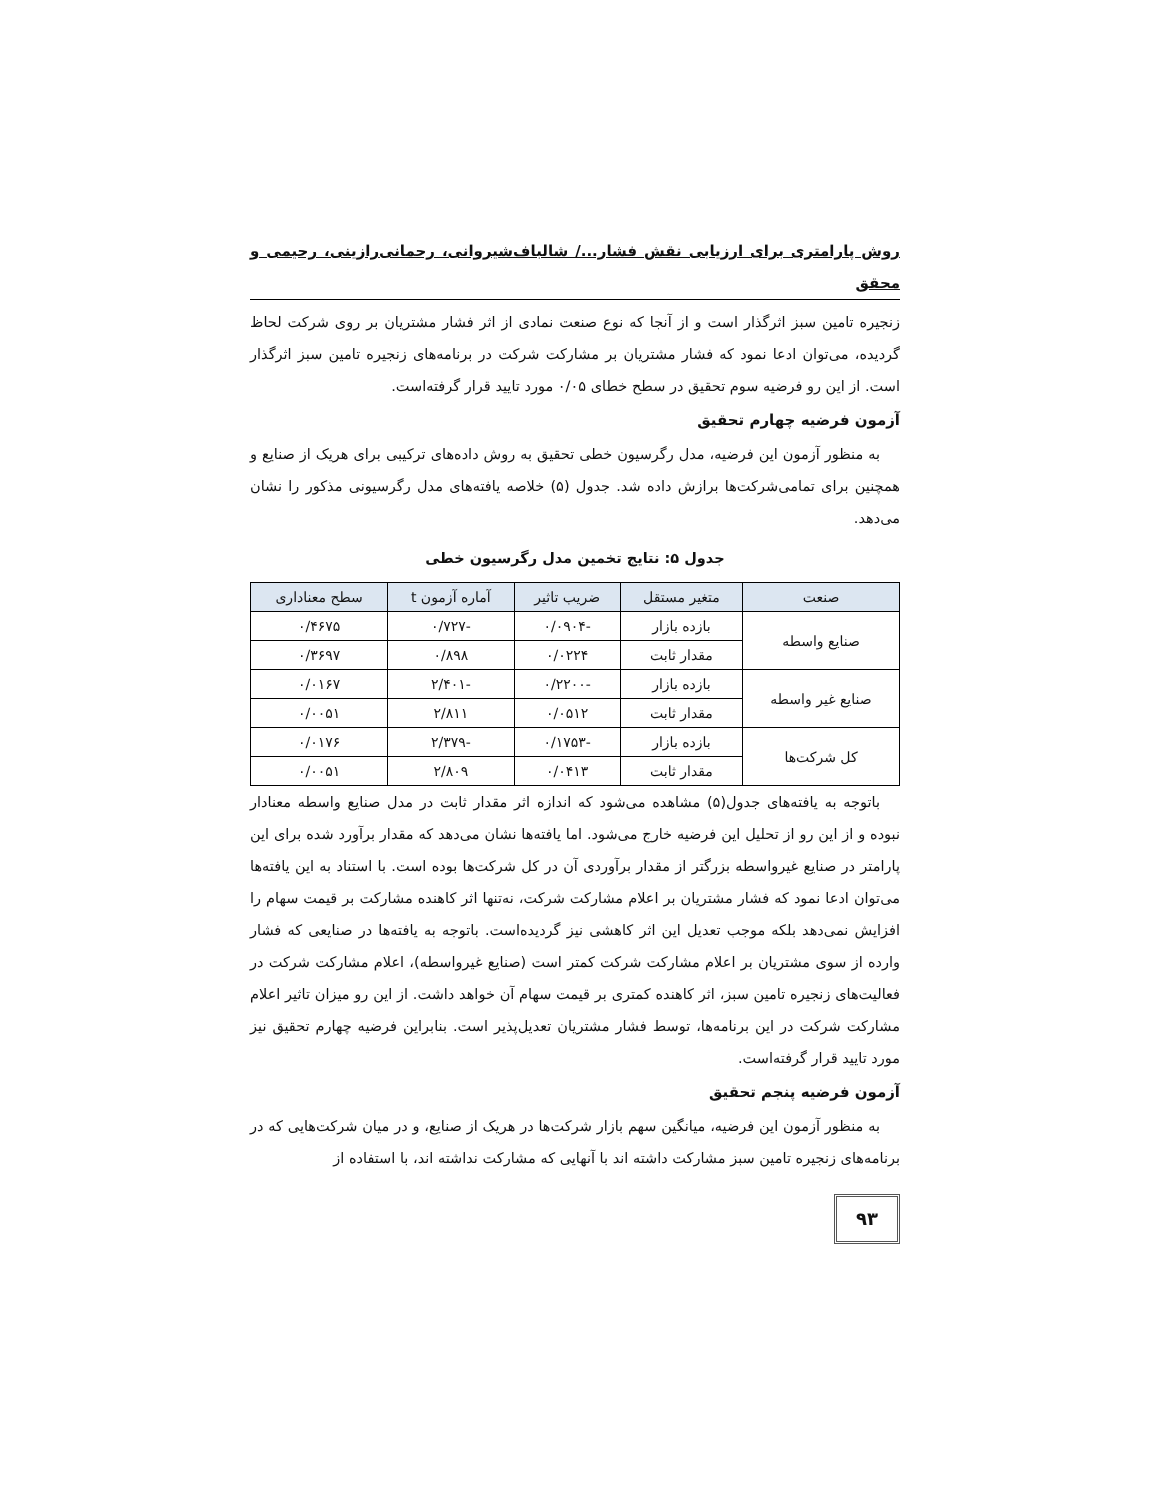روش پارامتری برای ارزیابی نقش فشار.../ شالباف‌شیروانی، رحمانی‌رازینی، رحیمی و محقق
زنجیره تامین سبز اثرگذار است و از آنجا که نوع صنعت نمادی از اثر فشار مشتریان بر روی شرکت لحاظ گردیده، می‌توان ادعا نمود که فشار مشتریان بر مشارکت شرکت در برنامه‌های زنجیره تامین سبز اثرگذار است. از این رو فرضیه سوم تحقیق در سطح خطای ۰/۰۵ مورد تایید قرار گرفته‌است.
آزمون فرضیه چهارم تحقیق
به منظور آزمون این فرضیه، مدل رگرسیون خطی تحقیق به روش داده‌های ترکیبی برای هریک از صنایع و همچنین برای تمامی‌شرکت‌ها برازش داده شد. جدول (۵) خلاصه یافته‌های مدل رگرسیونی مذکور را نشان می‌دهد.
جدول ۵: نتایج تخمین مدل رگرسیون خطی
| صنعت | متغیر مستقل | ضریب تاثیر | آماره آزمون t | سطح معناداری |
| --- | --- | --- | --- | --- |
| صنایع واسطه | بازده بازار | -۰/۰۹۰۴ | -۰/۷۲۷ | ۰/۴۶۷۵ |
| | مقدار ثابت | ۰/۰۲۲۴ | ۰/۸۹۸ | ۰/۳۶۹۷ |
| صنایع غیر واسطه | بازده بازار | -۰/۲۲۰۰ | -۲/۴۰۱ | ۰/۰۱۶۷ |
| | مقدار ثابت | ۰/۰۵۱۲ | ۲/۸۱۱ | ۰/۰۰۵۱ |
| کل شرکت‌ها | بازده بازار | -۰/۱۷۵۳ | -۲/۳۷۹ | ۰/۰۱۷۶ |
| | مقدار ثابت | ۰/۰۴۱۳ | ۲/۸۰۹ | ۰/۰۰۵۱ |
باتوجه به یافته‌های جدول(۵) مشاهده می‌شود که اندازه اثر مقدار ثابت در مدل صنایع واسطه معنادار نبوده و از این رو از تحلیل این فرضیه خارج می‌شود. اما یافته‌ها نشان می‌دهد که مقدار برآورد شده برای این پارامتر در صنایع غیرواسطه بزرگتر از مقدار برآوردی آن در کل شرکت‌ها بوده است. با استناد به این یافته‌ها می‌توان ادعا نمود که فشار مشتریان بر اعلام مشارکت شرکت، نه‌تنها اثر کاهنده مشارکت بر قیمت سهام را افزایش نمی‌دهد بلکه موجب تعدیل این اثر کاهشی نیز گردیده‌است. باتوجه به یافته‌ها در صنایعی که فشار وارده از سوی مشتریان بر اعلام مشارکت شرکت کمتر است (صنایع غیرواسطه)، اعلام مشارکت شرکت در فعالیت‌های زنجیره تامین سبز، اثر کاهنده کمتری بر قیمت سهام آن خواهد داشت. از این رو میزان تاثیر اعلام مشارکت شرکت در این برنامه‌ها، توسط فشار مشتریان تعدیل‌پذیر است. بنابراین فرضیه چهارم تحقیق نیز مورد تایید قرار گرفته‌است.
آزمون فرضیه پنجم تحقیق
به منظور آزمون این فرضیه، میانگین سهم بازار شرکت‌ها در هریک از صنایع، و در میان شرکت‌هایی که در برنامه‌های زنجیره تامین سبز مشارکت داشته اند با آنهایی که مشارکت نداشته اند، با استفاده از
۹۳